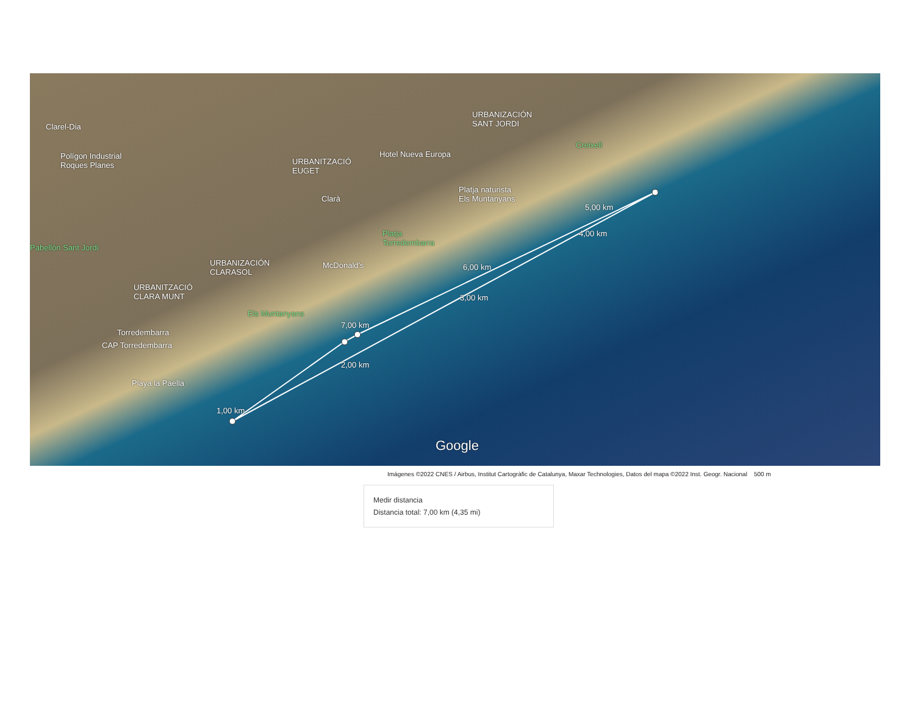Clarel-Dia
Polígon Industrial
Roques Planes
URBANITZACIÓ
EUGET
Hotel Nueva Europa
URBANIZACIÓN
SANT JORDI
Creixell
Clarà
Platja naturista
Els Muntanyans
Pabellón Sant Jordi
Platja
Torredembarra
URBANIZACIÓN
CLARASOL
McDonald's
URBANITZACIÓ
CLARA MUNT
Els Muntanyans
Torredembarra
CAP Torredembarra
Playa la Paella
1,00 km
2,00 km
3,00 km
4,00 km
5,00 km
6,00 km
7,00 km
Google
Imágenes ©2022 CNES / Airbus, Institut Cartogràfic de Catalunya, Maxar Technologies, Datos del mapa ©2022 Inst. Geogr. Nacional 500 m
Medir distancia
Distancia total: 7,00 km (4,35 mi)